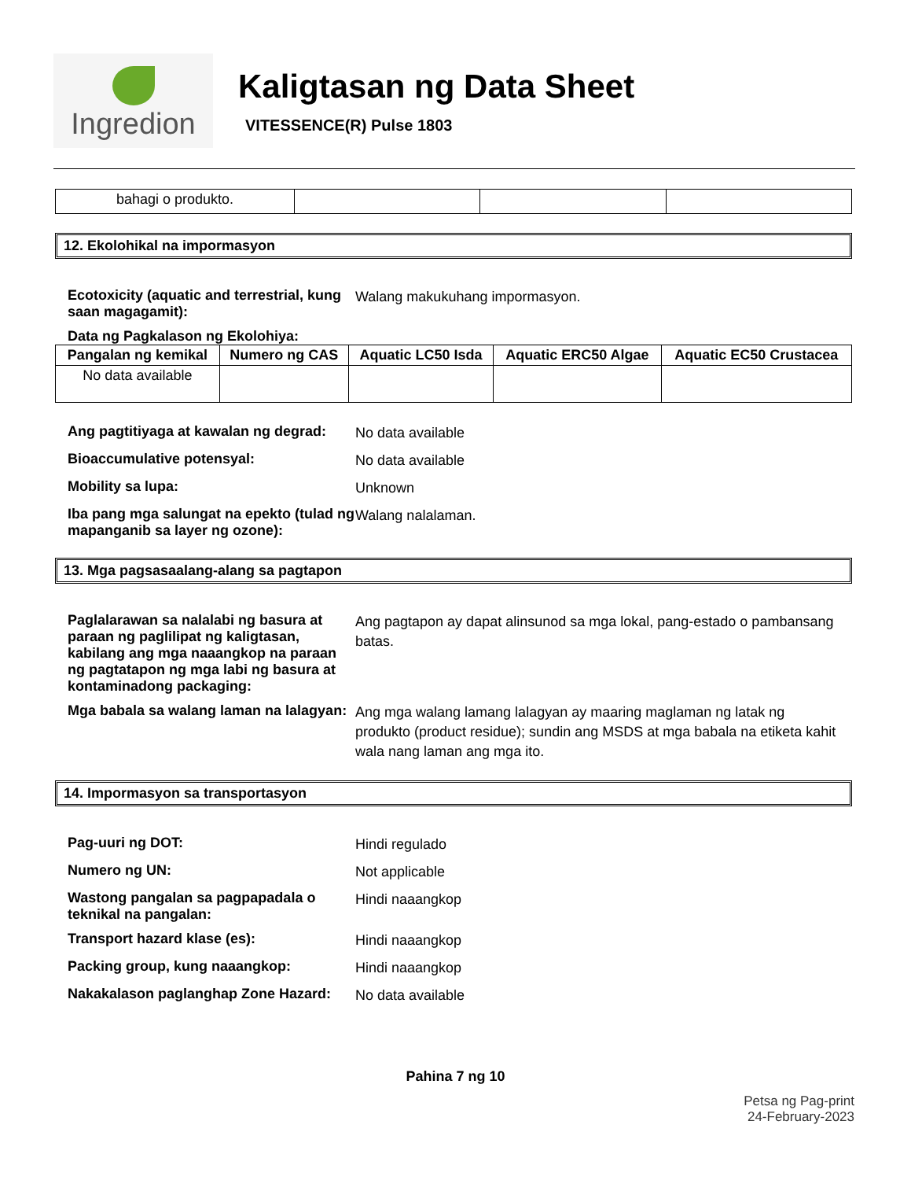Ingredion
Kaligtasan ng Data Sheet
VITESSENCE(R) Pulse 1803
| bahagi o produkto. | | | |
12. Ekolohikal na impormasyon
Ecotoxicity (aquatic and terrestrial, kung saan magagamit):
Walang makukuhang impormasyon.
Data ng Pagkalason ng Ekolohiya:
| Pangalan ng kemikal | Numero ng CAS | Aquatic LC50 Isda | Aquatic ERC50 Algae | Aquatic EC50 Crustacea |
| --- | --- | --- | --- | --- |
| No data available | | | | |
Ang pagtitiyaga at kawalan ng degrad:
No data available
Bioaccumulative potensyal:
No data available
Mobility sa lupa:
Unknown
Iba pang mga salungat na epekto (tulad ng mapanganib sa layer ng ozone):
Walang nalalaman.
13. Mga pagsasaalang-alang sa pagtapon
Paglalarawan sa nalalabi ng basura at paraan ng paglilipat ng kaligtasan, kabilang ang mga naaangkop na paraan ng pagtatapon ng mga labi ng basura at kontaminadong packaging:
Ang pagtapon ay dapat alinsunod sa mga lokal, pang-estado o pambansang batas.
Mga babala sa walang laman na lalagyan:
Ang mga walang lamang lalagyan ay maaring maglaman ng latak ng produkto (product residue); sundin ang MSDS at mga babala na etiketa kahit wala nang laman ang mga ito.
14. Impormasyon sa transportasyon
Pag-uuri ng DOT:
Hindi regulado
Numero ng UN:
Not applicable
Wastong pangalan sa pagpapadala o teknikal na pangalan:
Hindi naaangkop
Transport hazard klase (es):
Hindi naaangkop
Packing group, kung naaangkop:
Hindi naaangkop
Nakakalason paglanghap Zone Hazard:
No data available
Pahina 7 ng 10
Petsa ng Pag-print
24-February-2023